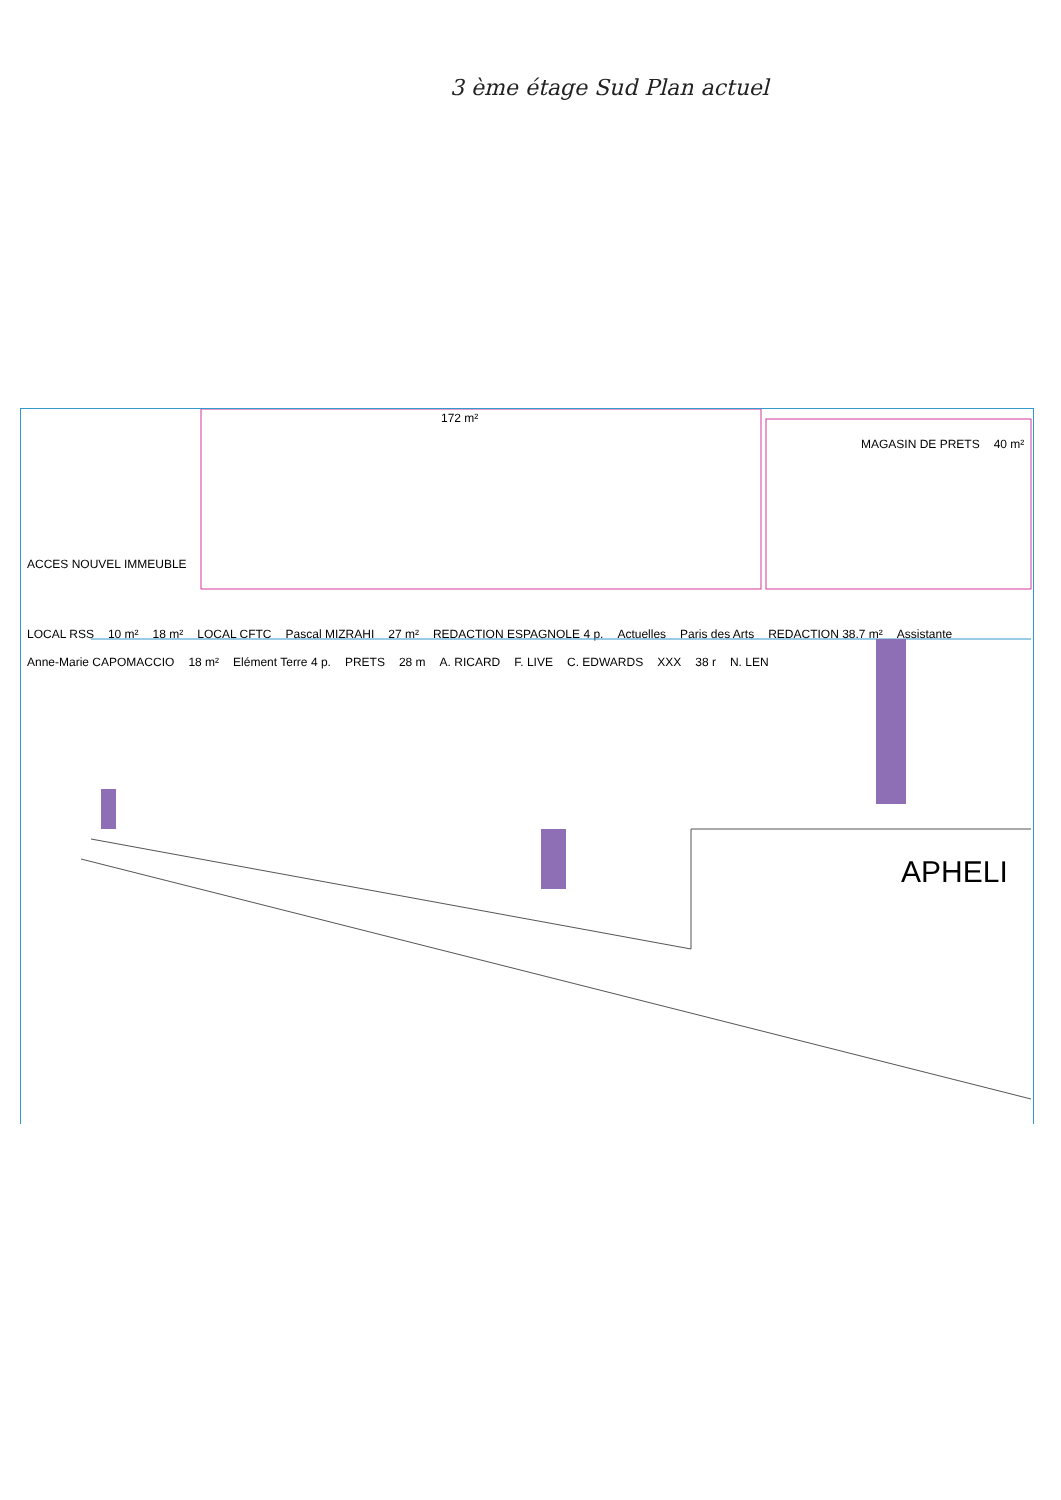3 ème étage Sud Plan actuel
172 m²
MAGASIN DE PRETS 40 m²
ACCES NOUVEL IMMEUBLE
LOCAL RSS 10 m² 18 m² LOCAL CFTC Pascal MIZRAHI 27 m² REDACTION ESPAGNOLE 4 p. Actuelles Paris des Arts REDACTION 38.7 m² Assistante Anne-Marie CAPOMACCIO 18 m² Elément Terre 4 p. PRETS 28 m A. RICARD F. LIVE C. EDWARDS XXX 38 r N. LEN
APHELI